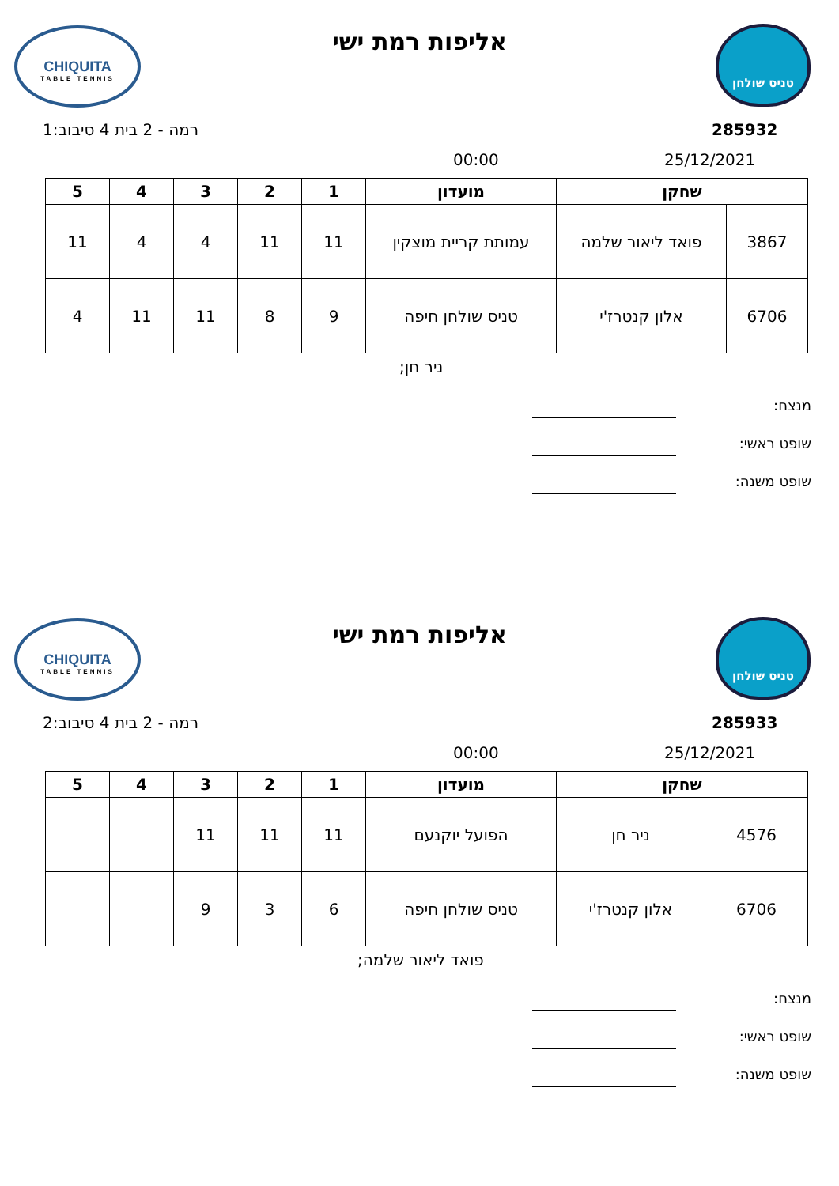CHIQUITA
TABLE TENNIS
טניס שולחן
אליפות רמת ישי
רמה - 2 בית 4 סיבוב:1 285932
00:00 25/12/2021
| שחקן | | מועדון | 1 | 2 | 3 | 4 | 5 |
| --- | --- | --- | --- | --- | --- | --- | --- |
| 3867 | פואד ליאור שלמה | עמותת קריית מוצקין | 11 | 11 | 4 | 4 | 11 |
| 6706 | אלון קנטרז'י | טניס שולחן חיפה | 9 | 8 | 11 | 11 | 4 |
ניר חן;
מנצח:
שופט ראשי:
שופט משנה:
CHIQUITA
TABLE TENNIS
טניס שולחן
אליפות רמת ישי
רמה - 2 בית 4 סיבוב:2 285933
00:00 25/12/2021
| שחקן | | מועדון | 1 | 2 | 3 | 4 | 5 |
| --- | --- | --- | --- | --- | --- | --- | --- |
| 4576 | ניר חן | הפועל יוקנעם | 11 | 11 | 11 | | |
| 6706 | אלון קנטרז'י | טניס שולחן חיפה | 6 | 3 | 9 | | |
פואד ליאור שלמה;
מנצח:
שופט ראשי:
שופט משנה: